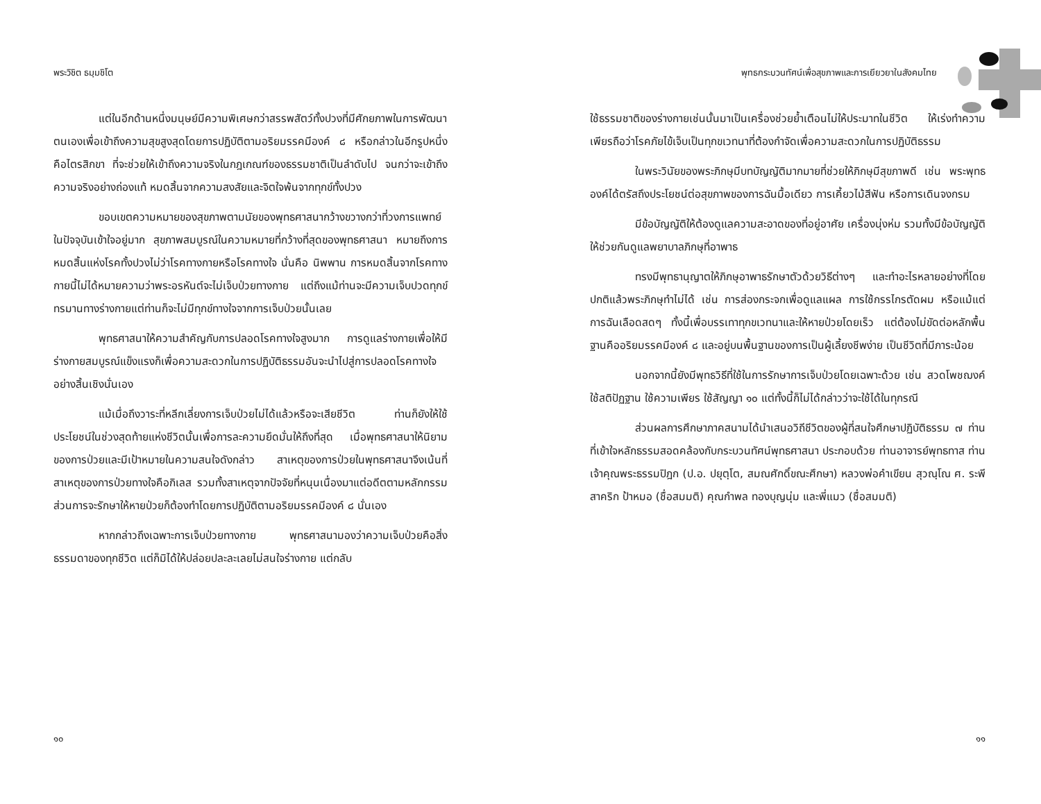พระวิชิต ธมฺมชิโต
แต่ในอีกด้านหนึ่งมนุษย์มีความพิเศษกว่าสรรพสัตว์ทั้งปวงที่มีศักยภาพในการพัฒนาตนเองเพื่อเข้าถึงความสุขสูงสุดโดยการปฏิบัติตามอริยมรรคมีองค์ ๘ หรือกล่าวในอีกรูปหนึ่งคือไตรสิกขา ที่จะช่วยให้เข้าถึงความจริงในกฎเกณฑ์ของธรรมชาติเป็นลำดับไป จนกว่าจะเข้าถึงความจริงอย่างถ่องแท้ หมดสิ้นจากความสงสัยและจิตใจพ้นจากทุกข์ทั้งปวง
ขอบเขตความหมายของสุขภาพตามนัยของพุทธศาสนากว้างขวางกว่าที่วงการแพทย์ในปัจจุบันเข้าใจอยู่มาก สุขภาพสมบูรณ์ในความหมายที่กว้างที่สุดของพุทธศาสนา หมายถึงการหมดสิ้นแห่งโรคทั้งปวงไม่ว่าโรคทางกายหรือโรคทางใจ นั่นคือ นิพพาน การหมดสิ้นจากโรคทางกายนี้ไม่ได้หมายความว่าพระอรหันต์จะไม่เจ็บป่วยทางกาย แต่ถึงแม้ท่านจะมีความเจ็บปวดทุกข์ทรมานทางร่างกายแต่ท่านก็จะไม่มีทุกข์ทางใจจากการเจ็บป่วยนั้นเลย
พุทธศาสนาให้ความสำคัญกับการปลอดโรคทางใจสูงมาก การดูแลร่างกายเพื่อให้มีร่างกายสมบูรณ์แข็งแรงก็เพื่อความสะดวกในการปฏิบัติธรรมอันจะนำไปสู่การปลอดโรคทางใจอย่างสิ้นเชิงนั่นเอง
แม้เมื่อถึงวาระที่หลีกเลี่ยงการเจ็บป่วยไม่ได้แล้วหรือจะเสียชีวิต ท่านก็ยังให้ใช้ประโยชน์ในช่วงสุดท้ายแห่งชีวิตนั้นเพื่อการละความยึดมั่นให้ถึงที่สุด เมื่อพุทธศาสนาให้นิยามของการป่วยและมีเป้าหมายในความสนใจดังกล่าว สาเหตุของการป่วยในพุทธศาสนาจึงเน้นที่สาเหตุของการป่วยทางใจคือกิเลส รวมทั้งสาเหตุจากปัจจัยที่หนุนเนื่องมาแต่อดีตตามหลักกรรม ส่วนการจะรักษาให้หายป่วยก็ต้องทำโดยการปฏิบัติตามอริยมรรคมีองค์ ๘ นั่นเอง
หากกล่าวถึงเฉพาะการเจ็บป่วยทางกาย พุทธศาสนามองว่าความเจ็บป่วยคือสิ่งธรรมดาของทุกชีวิต แต่ก็มิได้ให้ปล่อยปละละเลยไม่สนใจร่างกาย แต่กลับ
๑๐
พุทธกระบวนทัศน์เพื่อสุขภาพและการเยียวยาในสังคมไทย
ใช้ธรรมชาติของร่างกายเช่นนั้นมาเป็นเครื่องช่วยย้ำเตือนไม่ให้ประมาทในชีวิต ให้เร่งทำความเพียรถือว่าโรคภัยไข้เจ็บเป็นทุกขเวทนาที่ต้องกำจัดเพื่อความสะดวกในการปฏิบัติธรรม
ในพระวินัยของพระภิกษุมีบทบัญญัติมากมายที่ช่วยให้ภิกษุมีสุขภาพดี เช่น พระพุทธองค์ได้ตรัสถึงประโยชน์ต่อสุขภาพของการฉันมื้อเดียว การเคี้ยวไม้สีฟัน หรือการเดินจงกรม
มีข้อบัญญัติให้ต้องดูแลความสะอาดของที่อยู่อาศัย เครื่องนุ่งห่ม รวมทั้งมีข้อบัญญัติให้ช่วยกันดูแลพยาบาลภิกษุที่อาพาธ
ทรงมีพุทธานุญาตให้ภิกษุอาพาธรักษาตัวด้วยวิธีต่างๆ และทำอะไรหลายอย่างที่โดยปกติแล้วพระภิกษุทำไม่ได้ เช่น การส่องกระจกเพื่อดูแลแผล การใช้กรรไกรตัดผม หรือแม้แต่การฉันเลือดสดๆ ทั้งนี้เพื่อบรรเทาทุกขเวทนาและให้หายป่วยโดยเร็ว แต่ต้องไม่ขัดต่อหลักพื้นฐานคืออริยมรรคมีองค์ ๘ และอยู่บนพื้นฐานของการเป็นผู้เลี้ยงชีพง่าย เป็นชีวิตที่มีภาระน้อย
นอกจากนี้ยังมีพุทธวิธีที่ใช้ในการรักษาการเจ็บป่วยโดยเฉพาะด้วย เช่น สวดโพชฌงค์ ใช้สติปัฏฐาน ใช้ความเพียร ใช้สัญญา ๑๐ แต่ทั้งนี้ก็ไม่ได้กล่าวว่าจะใช้ได้ในทุกรณี
ส่วนผลการศึกษาภาคสนามได้นำเสนอวิถีชีวิตของผู้ที่สนใจศึกษาปฏิบัติธรรม ๗ ท่าน ที่เข้าใจหลักธรรมสอดคล้องกับกระบวนทัศน์พุทธศาสนา ประกอบด้วย ท่านอาจารย์พุทธทาส ท่านเจ้าคุณพระธรรมปิฎก (ป.อ. ปยุตฺโต, สมณศักดิ์ขณะศึกษา) หลวงพ่อคำเขียน สุวณฺโณ ศ. ระพี สาคริก ป้าหมอ (ชื่อสมมติ) คุณกำพล ทองบุญนุ่ม และพี่แมว (ชื่อสมมติ)
๑๑